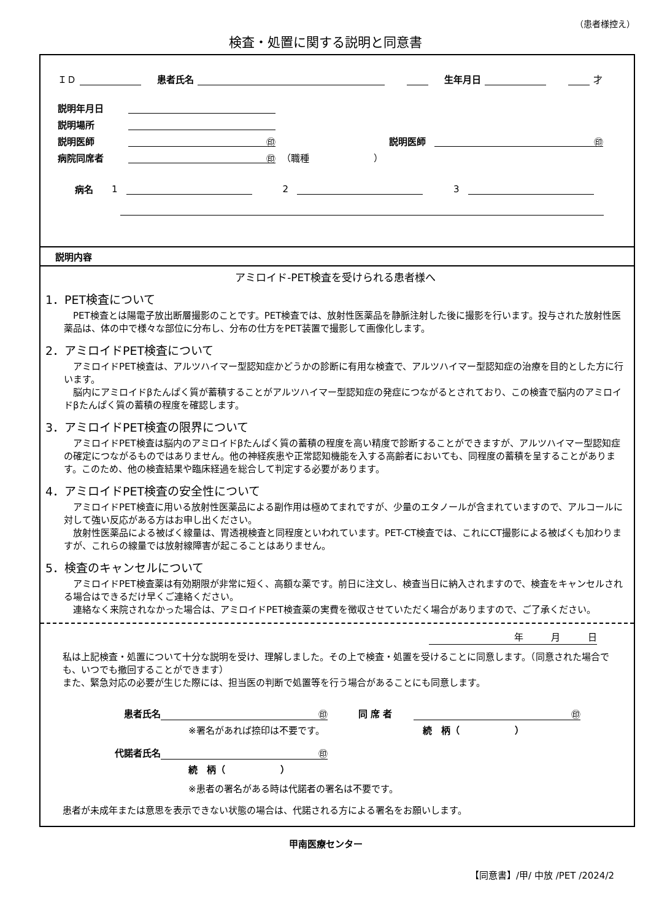（患者様控え）
検査・処置に関する説明と同意書
ＩＤ 患者氏名 生年月日 才
説明年月日
説明場所
説明医師 ㊞ 説明医師 ㊞
病院同席者 ㊞ （職種　　　　　　　）
病名 1 2 3
説明内容
アミロイド-PET検査を受けられる患者様へ
1．PET検査について
　PET検査とは陽電子放出断層撮影のことです。PET検査では、放射性医薬品を静脈注射した後に撮影を行います。投与された放射性医薬品は、体の中で様々な部位に分布し、分布の仕方をPET装置で撮影して画像化します。
2．アミロイドPET検査について
　アミロイドPET検査は、アルツハイマー型認知症かどうかの診断に有用な検査で、アルツハイマー型認知症の治療を目的とした方に行います。
　脳内にアミロイドβたんぱく質が蓄積することがアルツハイマー型認知症の発症につながるとされており、この検査で脳内のアミロイドβたんぱく質の蓄積の程度を確認します。
3．アミロイドPET検査の限界について
　アミロイドPET検査は脳内のアミロイドβたんぱく質の蓄積の程度を高い精度で診断することができますが、アルツハイマー型認知症の確定につながるものではありません。他の神経疾患や正常認知機能を入する高齢者においても、同程度の蓄積を呈することがあります。このため、他の検査結果や臨床経過を総合して判定する必要があります。
4．アミロイドPET検査の安全性について
　アミロイドPET検査に用いる放射性医薬品による副作用は極めてまれですが、少量のエタノールが含まれていますので、アルコールに対して強い反応がある方はお申し出ください。
　放射性医薬品による被ばく線量は、胃透視検査と同程度といわれています。PET-CT検査では、これにCT撮影による被ばくも加わりますが、これらの線量では放射線障害が起こることはありません。
5．検査のキャンセルについて
　アミロイドPET検査薬は有効期限が非常に短く、高額な薬です。前日に注文し、検査当日に納入されますので、検査をキャンセルされる場合はできるだけ早くご連絡ください。
　連絡なく来院されなかった場合は、アミロイドPET検査薬の実費を徴収させていただく場合がありますので、ご了承ください。
年　　　月　　　日
私は上記検査・処置について十分な説明を受け、理解しました。その上で検査・処置を受けることに同意します。（同意された場合でも、いつでも撤回することができます）
また、緊急対応の必要が生じた際には、担当医の判断で処置等を行う場合があることにも同意します。
患者氏名 ㊞ 同 席 者 ㊞
※署名があれば捺印は不要です。 続　柄（　　　　　　）
代諾者氏名 ㊞
続　柄（　　　　　　）
※患者の署名がある時は代諾者の署名は不要です。
患者が未成年または意思を表示できない状態の場合は、代諾される方による署名をお願いします。
甲南医療センター
【同意書】/甲/ 中放 /PET /2024/2